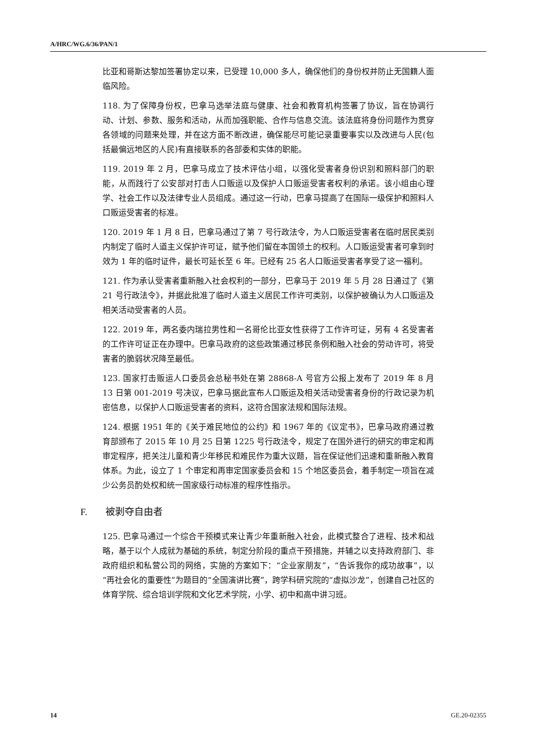A/HRC/WG.6/36/PAN/1
比亚和哥斯达黎加签署协定以来，已受理 10,000 多人，确保他们的身份权并防止无国籍人面临风险。
118. 为了保障身份权，巴拿马选举法庭与健康、社会和教育机构签署了协议，旨在协调行动、计划、参数、服务和活动，从而加强职能、合作与信息交流。该法庭将身份问题作为贯穿各领域的问题来处理，并在这方面不断改进，确保能尽可能记录重要事实以及改进与人民(包括最偏远地区的人民)有直接联系的各部委和实体的职能。
119. 2019 年 2 月，巴拿马成立了技术评估小组，以强化受害者身份识别和照料部门的职能，从而践行了公安部对打击人口贩运以及保护人口贩运受害者权利的承诺。该小组由心理学、社会工作以及法律专业人员组成。通过这一行动，巴拿马提高了在国际一级保护和照料人口贩运受害者的标准。
120. 2019 年 1 月 8 日，巴拿马通过了第 7 号行政法令，为人口贩运受害者在临时居民类别内制定了临时人道主义保护许可证，赋予他们留在本国领土的权利。人口贩运受害者可拿到时效为 1 年的临时证件，最长可延长至 6 年。已经有 25 名人口贩运受害者享受了这一福利。
121. 作为承认受害者重新融入社会权利的一部分，巴拿马于 2019 年 5 月 28 日通过了《第 21 号行政法令》，并据此批准了临时人道主义居民工作许可类别，以保护被确认为人口贩运及相关活动受害者的人员。
122. 2019 年，两名委内瑞拉男性和一名哥伦比亚女性获得了工作许可证，另有 4 名受害者的工作许可证正在办理中。巴拿马政府的这些政策通过移民条例和融入社会的劳动许可，将受害者的脆弱状况降至最低。
123. 国家打击贩运人口委员会总秘书处在第 28868-A 号官方公报上发布了 2019 年 8 月 13 日第 001-2019 号决议，巴拿马据此宣布人口贩运及相关活动受害者身份的行政记录为机密信息，以保护人口贩运受害者的资料，这符合国家法规和国际法规。
124. 根据 1951 年的《关于难民地位的公约》和 1967 年的《议定书》，巴拿马政府通过教育部颁布了 2015 年 10 月 25 日第 1225 号行政法令，规定了在国外进行的研究的审定和再审定程序，把关注儿童和青少年移民和难民作为重大议题，旨在保证他们迅速和重新融入教育体系。为此，设立了 1 个审定和再审定国家委员会和 15 个地区委员会，着手制定一项旨在减少公务员酌处权和统一国家级行动标准的程序性指示。
F. 被剥夺自由者
125. 巴拿马通过一个综合干预模式来让青少年重新融入社会，此模式整合了进程、技术和战略，基于以个人成就为基础的系统，制定分阶段的重点干预措施，并辅之以支持政府部门、非政府组织和私营公司的网络，实施的方案如下：“企业家朋友”，“告诉我你的成功故事”，以“再社会化的重要性”为题目的“全国演讲比赛”，跨学科研究院的“虚拟沙龙”，创建自己社区的体育学院、综合培训学院和文化艺术学院，小学、初中和高中讲习班。
14 GE.20-02355